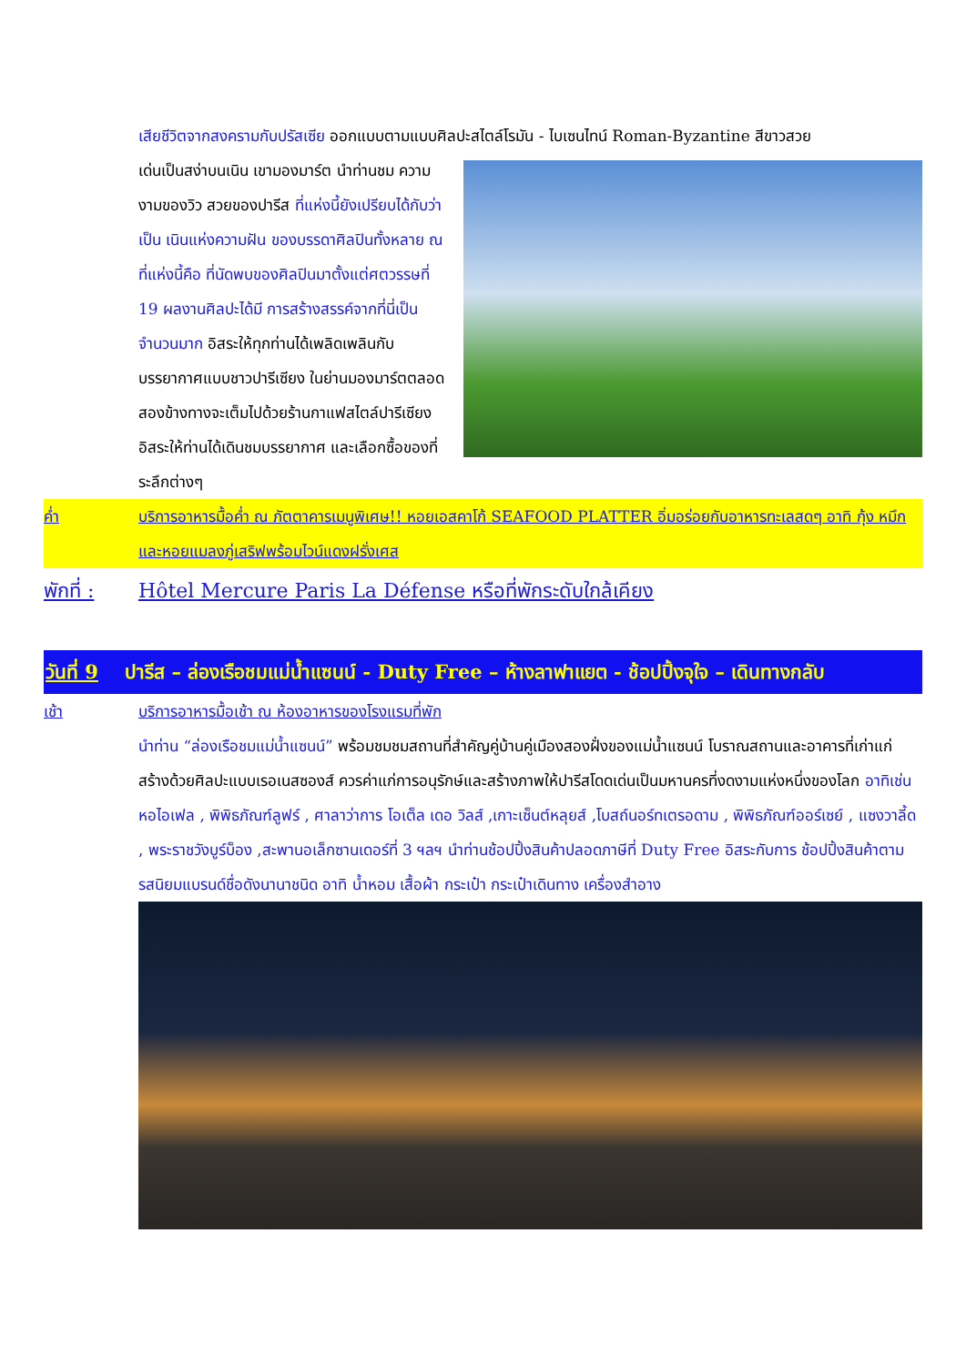เสียชีวิตจากสงครามกับปรัสเซีย ออกแบบตามแบบศิลปะสไตล์โรมัน - ไบเซนไทน์ Roman-Byzantine สีขาวสวย
เด่นเป็นสง่าบนเนิน เขามองมาร์ต นำท่านชม ความงามของวิว สวยของปารีส ที่แห่งนี้ยังเปรียบได้กับว่าเป็น เนินแห่งความฝัน ของบรรดาศิลปินทั้งหลาย ณ ที่แห่งนี้คือ ที่นัดพบของศิลปินมาตั้งแต่ศตวรรษที่ 19 ผลงานศิลปะได้มี การสร้างสรรค์จากที่นี่เป็นจำนวนมาก อิสระให้ทุกท่านได้เพลิดเพลินกับบรรยากาศแบบชาวปารีเซียง ในย่านมองมาร์ตตลอดสองข้างทางจะเต็มไปด้วยร้านกาแฟสไตล์ปารีเซียง อิสระให้ท่านได้เดินชมบรรยากาศ และเลือกซื้อของที่ระลึกต่างๆ
ค่ำ บริการอาหารมื้อค่ำ ณ ภัตตาคารเมนูพิเศษ!! หอยเอสคาโก้ SEAFOOD PLATTER อิ่มอร่อยกับอาหารทะเลสดๆ อาทิ กุ้ง หมึก และหอยแมลงภู่เสริฟพร้อมไวน์แดงฝรั่งเศส
พักที่ :
Hôtel Mercure Paris La Défense หรือที่พักระดับใกล้เคียง
วันที่ 9 ปารีส – ล่องเรือชมแม่น้ำแซนน์ - Duty Free – ห้างลาฟาแยต - ช้อปปิ้งจุใจ – เดินทางกลับ
เช้า บริการอาหารมื้อเช้า ณ ห้องอาหารของโรงแรมที่พัก
นำท่าน “ล่องเรือชมแม่น้ำแซนน์” พร้อมชมชมสถานที่สำคัญคู่บ้านคู่เมืองสองฝั่งของแม่น้ำแซนน์ โบราณสถานและอาคารที่เก่าแก่สร้างด้วยศิลปะแบบเรอเนสซองส์ ควรค่าแก่การอนุรักษ์และสร้างภาพให้ปารีสโดดเด่นเป็นมหานครที่งดงามแห่งหนึ่งของโลก อาทิเช่น หอไอเฟล , พิพิธภัณฑ์ลูฟร์ , ศาลาว่าการ โอเต็ล เดอ วิลส์ ,เกาะเซ็นต์หลุยส์ ,โบสถ์นอร์ทเตรอดาม , พิพิธภัณฑ์ออร์เซย์ , แซงวาลี้ด , พระราชวังบูร์บ็อง ,สะพานอเล็กซานเดอร์ที่ 3 ฯลฯ นำท่านช้อปปิ้งสินค้าปลอดภาษีที่ Duty Free อิสระกับการ ช้อปปิ้งสินค้าตามรสนิยมแบรนด์ชื่อดังนานาชนิด อาทิ น้ำหอม เสื้อผ้า กระเป๋า กระเป๋าเดินทาง เครื่องสำอาง